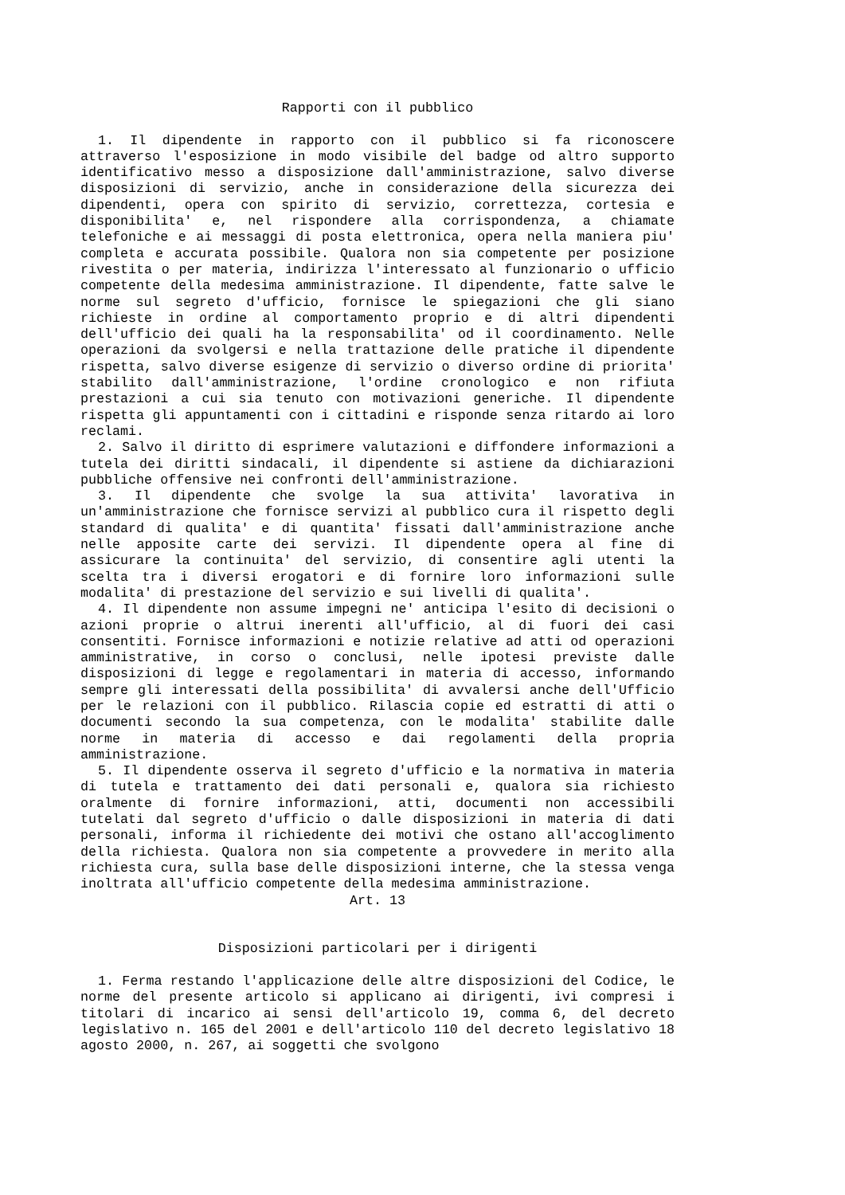Rapporti con il pubblico
1. Il dipendente in rapporto con il pubblico si fa riconoscere attraverso l'esposizione in modo visibile del badge od altro supporto identificativo messo a disposizione dall'amministrazione, salvo diverse disposizioni di servizio, anche in considerazione della sicurezza dei dipendenti, opera con spirito di servizio, correttezza, cortesia e disponibilita' e, nel rispondere alla corrispondenza, a chiamate telefoniche e ai messaggi di posta elettronica, opera nella maniera piu' completa e accurata possibile. Qualora non sia competente per posizione rivestita o per materia, indirizza l'interessato al funzionario o ufficio competente della medesima amministrazione. Il dipendente, fatte salve le norme sul segreto d'ufficio, fornisce le spiegazioni che gli siano richieste in ordine al comportamento proprio e di altri dipendenti dell'ufficio dei quali ha la responsabilita' od il coordinamento. Nelle operazioni da svolgersi e nella trattazione delle pratiche il dipendente rispetta, salvo diverse esigenze di servizio o diverso ordine di priorita' stabilito dall'amministrazione, l'ordine cronologico e non rifiuta prestazioni a cui sia tenuto con motivazioni generiche. Il dipendente rispetta gli appuntamenti con i cittadini e risponde senza ritardo ai loro reclami.
2. Salvo il diritto di esprimere valutazioni e diffondere informazioni a tutela dei diritti sindacali, il dipendente si astiene da dichiarazioni pubbliche offensive nei confronti dell'amministrazione.
3. Il dipendente che svolge la sua attivita' lavorativa in un'amministrazione che fornisce servizi al pubblico cura il rispetto degli standard di qualita' e di quantita' fissati dall'amministrazione anche nelle apposite carte dei servizi. Il dipendente opera al fine di assicurare la continuita' del servizio, di consentire agli utenti la scelta tra i diversi erogatori e di fornire loro informazioni sulle modalita' di prestazione del servizio e sui livelli di qualita'.
4. Il dipendente non assume impegni ne' anticipa l'esito di decisioni o azioni proprie o altrui inerenti all'ufficio, al di fuori dei casi consentiti. Fornisce informazioni e notizie relative ad atti od operazioni amministrative, in corso o conclusi, nelle ipotesi previste dalle disposizioni di legge e regolamentari in materia di accesso, informando sempre gli interessati della possibilita' di avvalersi anche dell'Ufficio per le relazioni con il pubblico. Rilascia copie ed estratti di atti o documenti secondo la sua competenza, con le modalita' stabilite dalle norme in materia di accesso e dai regolamenti della propria amministrazione.
5. Il dipendente osserva il segreto d'ufficio e la normativa in materia di tutela e trattamento dei dati personali e, qualora sia richiesto oralmente di fornire informazioni, atti, documenti non accessibili tutelati dal segreto d'ufficio o dalle disposizioni in materia di dati personali, informa il richiedente dei motivi che ostano all'accoglimento della richiesta. Qualora non sia competente a provvedere in merito alla richiesta cura, sulla base delle disposizioni interne, che la stessa venga inoltrata all'ufficio competente della medesima amministrazione.
Art. 13
Disposizioni particolari per i dirigenti
1. Ferma restando l'applicazione delle altre disposizioni del Codice, le norme del presente articolo si applicano ai dirigenti, ivi compresi i titolari di incarico ai sensi dell'articolo 19, comma 6, del decreto legislativo n. 165 del 2001 e dell'articolo 110 del decreto legislativo 18 agosto 2000, n. 267, ai soggetti che svolgono